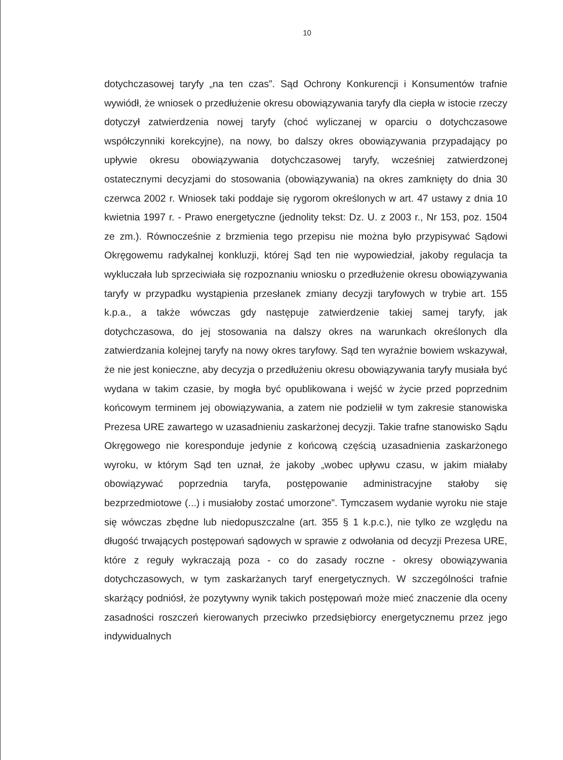10
dotychczasowej taryfy „na ten czas”. Sąd Ochrony Konkurencji i Konsumentów trafnie wywiódł, że wniosek o przedłużenie okresu obowiązywania taryfy dla ciepła w istocie rzeczy dotyczył zatwierdzenia nowej taryfy (choć wyliczanej w oparciu o dotychczasowe współczynniki korekcyjne), na nowy, bo dalszy okres obowiązywania przypadający po upływie okresu obowiązywania dotychczasowej taryfy, wcześniej zatwierdzonej ostatecznymi decyzjami do stosowania (obowiązywania) na okres zamknięty do dnia 30 czerwca 2002 r. Wniosek taki poddaje się rygorom określonych w art. 47 ustawy z dnia 10 kwietnia 1997 r. - Prawo energetyczne (jednolity tekst: Dz. U. z 2003 r., Nr 153, poz. 1504 ze zm.). Równocześnie z brzmienia tego przepisu nie można było przypisywać Sądowi Okręgowemu radykalnej konkluzji, której Sąd ten nie wypowiedział, jakoby regulacja ta wykluczała lub sprzeciwiała się rozpoznaniu wniosku o przedłużenie okresu obowiązywania taryfy w przypadku wystąpienia przesłanek zmiany decyzji taryfowych w trybie art. 155 k.p.a., a także wówczas gdy następuje zatwierdzenie takiej samej taryfy, jak dotychczasowa, do jej stosowania na dalszy okres na warunkach określonych dla zatwierdzania kolejnej taryfy na nowy okres taryfowy. Sąd ten wyraźnie bowiem wskazywał, że nie jest konieczne, aby decyzja o przedłużeniu okresu obowiązywania taryfy musiała być wydana w takim czasie, by mogła być opublikowana i wejść w życie przed poprzednim końcowym terminem jej obowiązywania, a zatem nie podzielił w tym zakresie stanowiska Prezesa URE zawartego w uzasadnieniu zaskarżonej decyzji. Takie trafne stanowisko Sądu Okręgowego nie koresponduje jedynie z końcową częścią uzasadnienia zaskarżonego wyroku, w którym Sąd ten uznał, że jakoby „wobec upływu czasu, w jakim miałaby obowiązywać poprzednia taryfa, postępowanie administracyjne stałoby się bezprzedmiotowe (...) i musiałoby zostać umorzone”. Tymczasem wydanie wyroku nie staje się wówczas zbędne lub niedopuszczalne (art. 355 § 1 k.p.c.), nie tylko ze względu na długość trwających postępowań sądowych w sprawie z odwołania od decyzji Prezesa URE, które z reguły wykraczają poza - co do zasady roczne - okresy obowiązywania dotychczasowych, w tym zaskarżanych taryf energetycznych. W szczególności trafnie skarżący podniósł, że pozytywny wynik takich postępowań może mieć znaczenie dla oceny zasadności roszczeń kierowanych przeciwko przedsiębiorcy energetycznemu przez jego indywidualnych